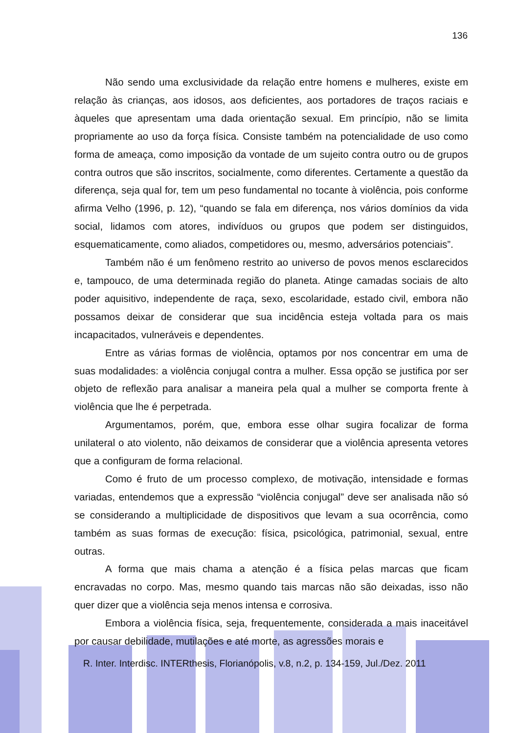136
Não sendo uma exclusividade da relação entre homens e mulheres, existe em relação às crianças, aos idosos, aos deficientes, aos portadores de traços raciais e àqueles que apresentam uma dada orientação sexual. Em princípio, não se limita propriamente ao uso da força física. Consiste também na potencialidade de uso como forma de ameaça, como imposição da vontade de um sujeito contra outro ou de grupos contra outros que são inscritos, socialmente, como diferentes. Certamente a questão da diferença, seja qual for, tem um peso fundamental no tocante à violência, pois conforme afirma Velho (1996, p. 12), “quando se fala em diferença, nos vários domínios da vida social, lidamos com atores, indivíduos ou grupos que podem ser distinguidos, esquematicamente, como aliados, competidores ou, mesmo, adversários potenciais”.
Também não é um fenômeno restrito ao universo de povos menos esclarecidos e, tampouco, de uma determinada região do planeta. Atinge camadas sociais de alto poder aquisitivo, independente de raça, sexo, escolaridade, estado civil, embora não possamos deixar de considerar que sua incidência esteja voltada para os mais incapacitados, vulneráveis e dependentes.
Entre as várias formas de violência, optamos por nos concentrar em uma de suas modalidades: a violência conjugal contra a mulher. Essa opção se justifica por ser objeto de reflexão para analisar a maneira pela qual a mulher se comporta frente à violência que lhe é perpetrada.
Argumentamos, porém, que, embora esse olhar sugira focalizar de forma unilateral o ato violento, não deixamos de considerar que a violência apresenta vetores que a configuram de forma relacional.
Como é fruto de um processo complexo, de motivação, intensidade e formas variadas, entendemos que a expressão “violência conjugal” deve ser analisada não só se considerando a multiplicidade de dispositivos que levam a sua ocorrência, como também as suas formas de execução: física, psicológica, patrimonial, sexual, entre outras.
A forma que mais chama a atenção é a física pelas marcas que ficam encravadas no corpo. Mas, mesmo quando tais marcas não são deixadas, isso não quer dizer que a violência seja menos intensa e corrosiva.
Embora a violência física, seja, frequentemente, considerada a mais inaceitável por causar debilidade, mutilações e até morte, as agressões morais e
R. Inter. Interdisc. INTERthesis, Florianópolis, v.8, n.2, p. 134-159, Jul./Dez. 2011